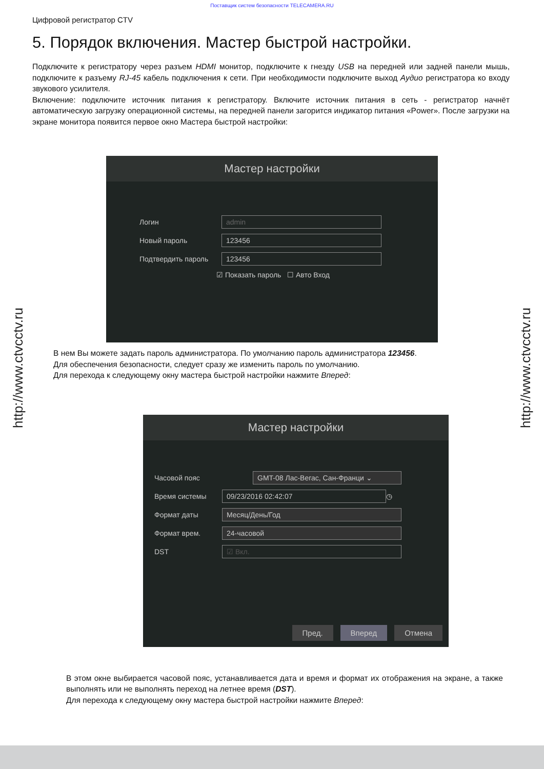Поставщик систем безопасности TELECAMERA.RU
Цифровой регистратор CTV
5. Порядок включения. Мастер быстрой настройки.
Подключите к регистратору через разъем HDMI монитор, подключите к гнезду USB на передней или задней панели мышь, подключите к разъему RJ-45 кабель подключения к сети. При необходимости подключите выход Аудио регистратора ко входу звукового усилителя.
Включение: подключите источник питания к регистратору. Включите источник питания в сеть - регистратор начнёт автоматическую загрузку операционной системы, на передней панели загорится индикатор питания «Power». После загрузки на экране монитора появится первое окно Мастера быстрой настройки:
Мастер настройки
Логин admin
Новый пароль 123456
Подтвердить пароль 123456
☑ Показать пароль ☐ Авто Вход
В нем Вы можете задать пароль администратора. По умолчанию пароль администратора 123456.
Для обеспечения безопасности, следует сразу же изменить пароль по умолчанию.
Для перехода к следующему окну мастера быстрой настройки нажмите Вперед:
Мастер настройки
Часовой пояс GMT-08 Лас-Вегас, Сан-Франци ⌄
Время системы 09/23/2016 02:42:07 ◷
Формат даты Месяц/День/Год
Формат врем. 24-часовой
DST ☑ Вкл.
Пред. Вперед Отмена
В этом окне выбирается часовой пояс, устанавливается дата и время и формат их отображения на экране, а также выполнять или не выполнять переход на летнее время (DST).
Для перехода к следующему окну мастера быстрой настройки нажмите Вперед:
http://www.ctvcctv.ru
http://www.ctvcctv.ru